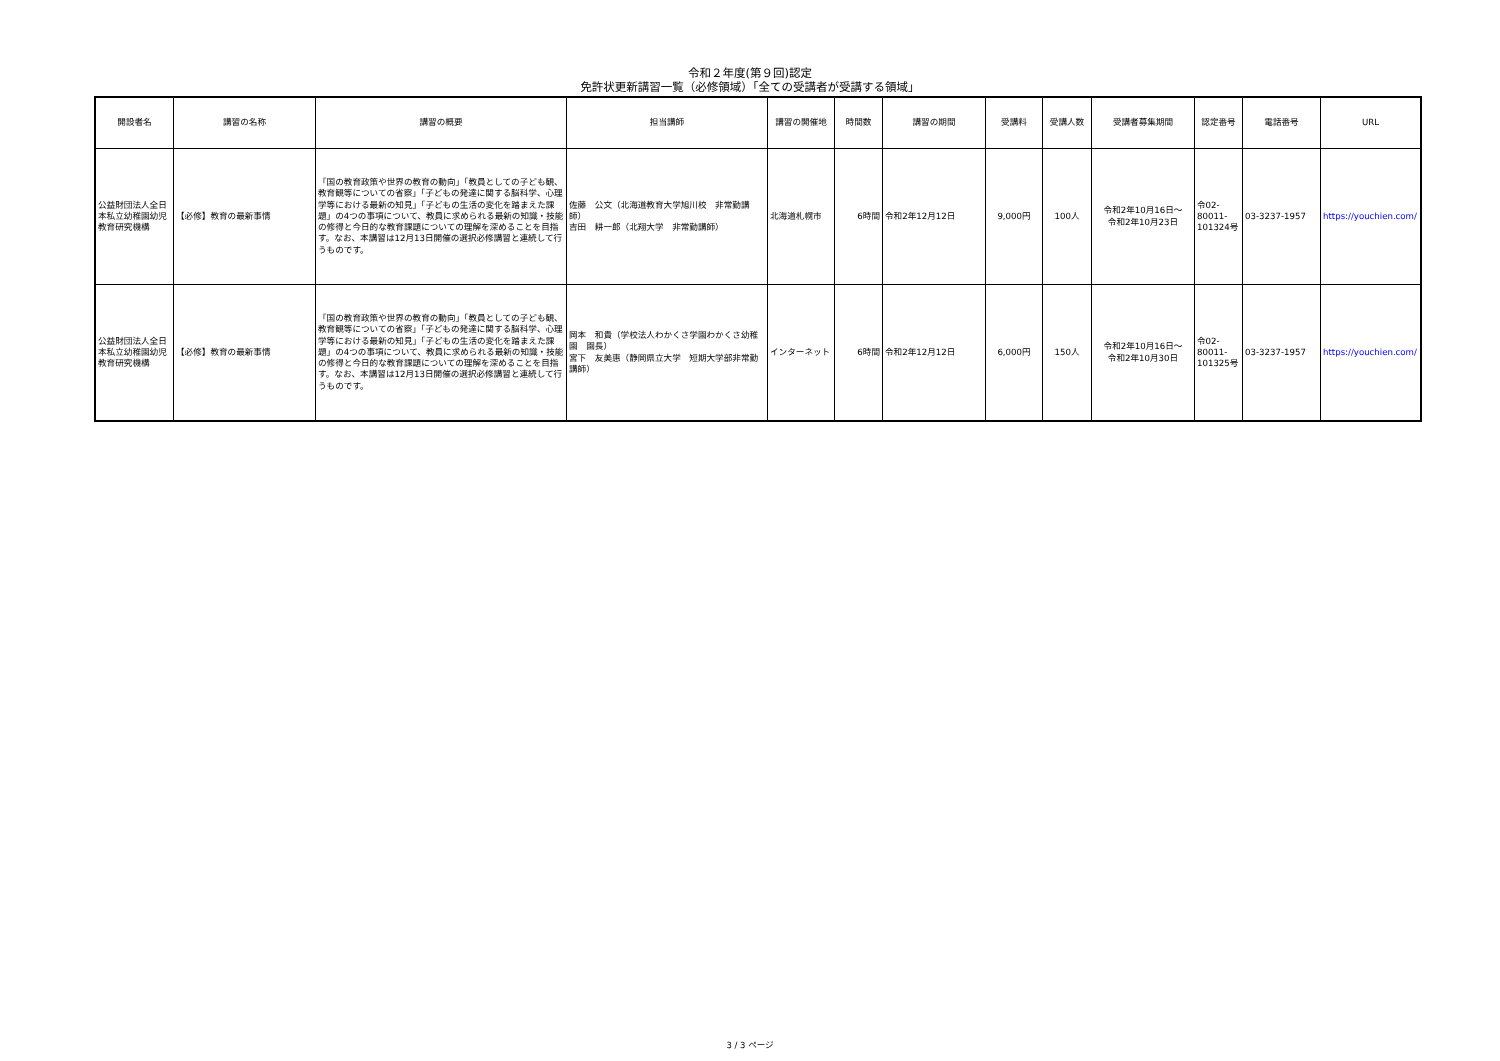令和２年度(第９回)認定
免許状更新講習一覧（必修領域）「全ての受講者が受講する領域」
| 開設者名 | 講習の名称 | 講習の概要 | 担当講師 | 講習の開催地 | 時間数 | 講習の期間 | 受講料 | 受講人数 | 受講者募集期間 | 認定番号 | 電話番号 | URL |
| --- | --- | --- | --- | --- | --- | --- | --- | --- | --- | --- | --- | --- |
| 公益財団法人全日本私立幼稚園幼児教育研究機構 | 【必修】教育の最新事情 | 「国の教育政策や世界の教育の動向」「教員としての子ども観、教育観等についての省察」「子どもの発達に関する脳科学、心理学等における最新の知見」「子どもの生活の変化を踏まえた課題」の4つの事項について、教員に求められる最新の知識・技能の修得と今日的な教育課題についての理解を深めることを目指す。なお、本講習は12月13日開催の選択必修講習と連続して行うものです。 | 佐藤 公文（北海道教育大学旭川校 非常勤講師） 吉田 耕一郎（北翔大学 非常勤講師） | 北海道札幌市 | 6時間 | 令和2年12月12日 | 9,000円 | 100人 | 令和2年10月16日～ 令和2年10月23日 | 令02-80011-101324号 | 03-3237-1957 | https://youchien.com/ |
| 公益財団法人全日本私立幼稚園幼児教育研究機構 | 【必修】教育の最新事情 | 「国の教育政策や世界の教育の動向」「教員としての子ども観、教育観等についての省察」「子どもの発達に関する脳科学、心理学等における最新の知見」「子どもの生活の変化を踏まえた課題」の4つの事項について、教員に求められる最新の知識・技能の修得と今日的な教育課題についての理解を深めることを目指す。なお、本講習は12月13日開催の選択必修講習と連続して行うものです。 | 岡本 和貴（学校法人わかくさ学園わかくさ幼稚園 園長） 宮下 友美惠（静岡県立大学 短期大学部非常勤講師） | インターネット | 6時間 | 令和2年12月12日 | 6,000円 | 150人 | 令和2年10月16日～ 令和2年10月30日 | 令02-80011-101325号 | 03-3237-1957 | https://youchien.com/ |
3 / 3 ページ